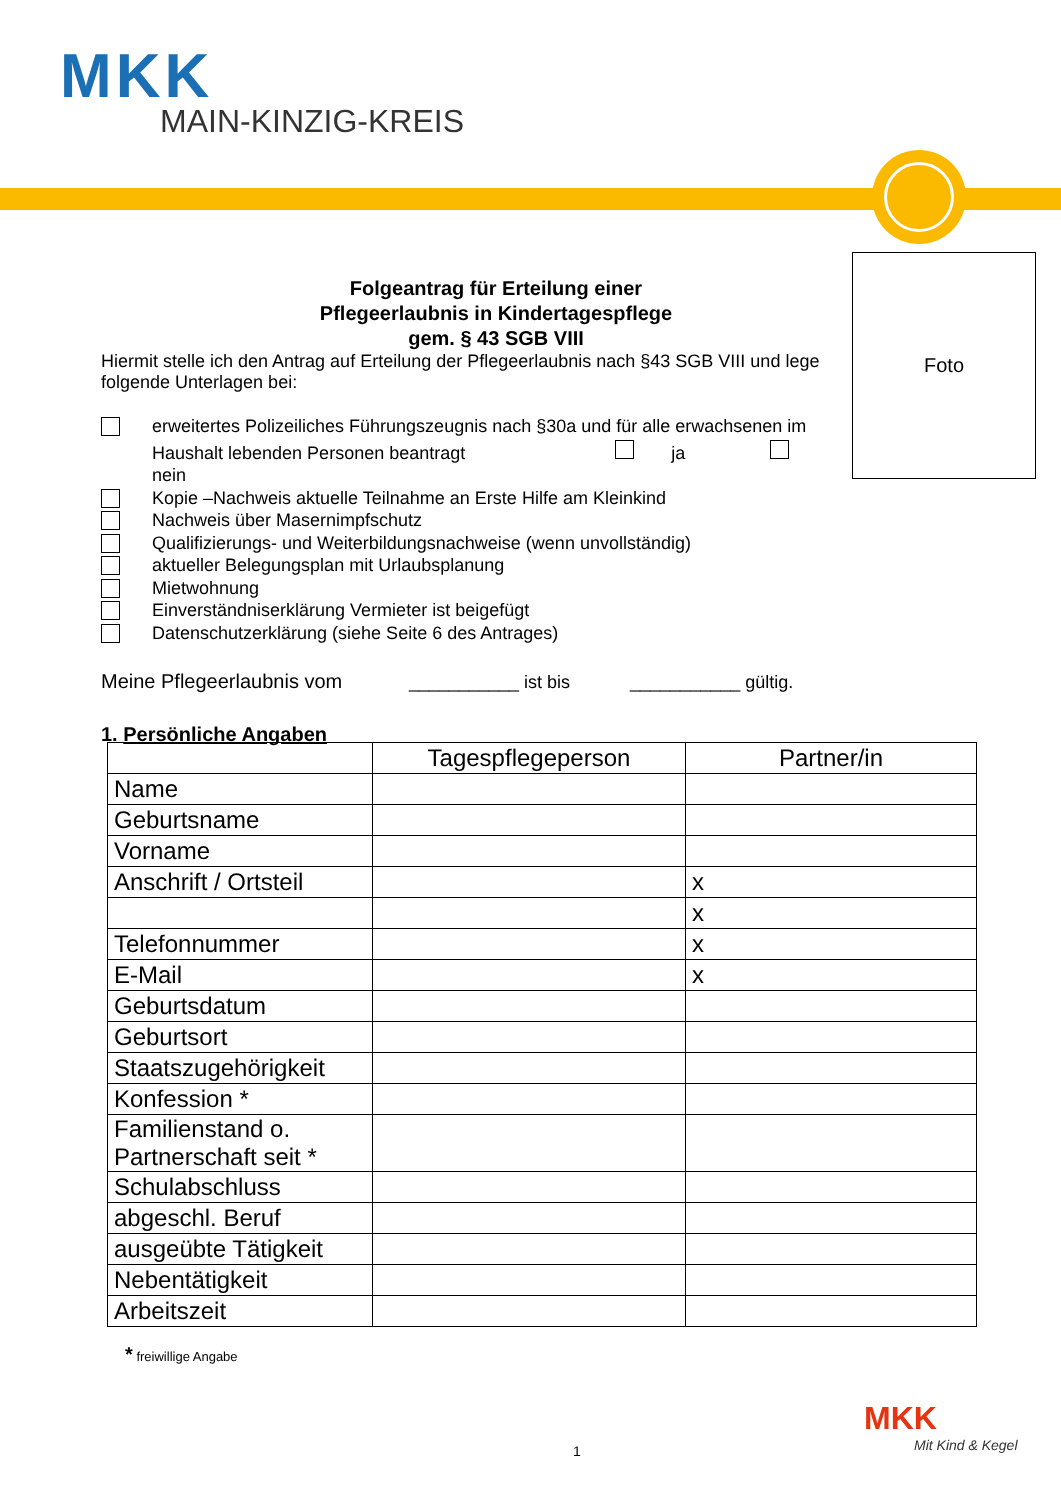MKK
MAIN-KINZIG-KREIS
Foto
Folgeantrag für Erteilung einer
Pflegeerlaubnis in Kindertagespflege
gem. § 43 SGB VIII
Hiermit stelle ich den Antrag auf Erteilung der Pflegeerlaubnis nach §43 SGB VIII und lege folgende Unterlagen bei:
erweitertes Polizeiliches Führungszeugnis nach §30a und für alle erwachsenen im Haushalt lebenden Personen beantragt ja nein
Kopie –Nachweis aktuelle Teilnahme an Erste Hilfe am Kleinkind
Nachweis über Masernimpfschutz
Qualifizierungs- und Weiterbildungsnachweise (wenn unvollständig)
aktueller Belegungsplan mit Urlaubsplanung
Mietwohnung
Einverständniserklärung Vermieter ist beigefügt
Datenschutzerklärung (siehe Seite 6 des Antrages)
Meine Pflegeerlaubnis vom ___________ ist bis ___________ gültig.
1. Persönliche Angaben
| | Tagespflegeperson | Partner/in |
| --- | --- | --- |
| Name | | |
| Geburtsname | | |
| Vorname | | |
| Anschrift / Ortsteil | | x |
| | | x |
| Telefonnummer | | x |
| E-Mail | | x |
| Geburtsdatum | | |
| Geburtsort | | |
| Staatszugehörigkeit | | |
| Konfession * | | |
| Familienstand o. Partnerschaft seit * | | |
| Schulabschluss | | |
| abgeschl. Beruf | | |
| ausgeübte Tätigkeit | | |
| Nebentätigkeit | | |
| Arbeitszeit | | |
* freiwillige Angabe
1
MKK
Mit Kind & Kegel